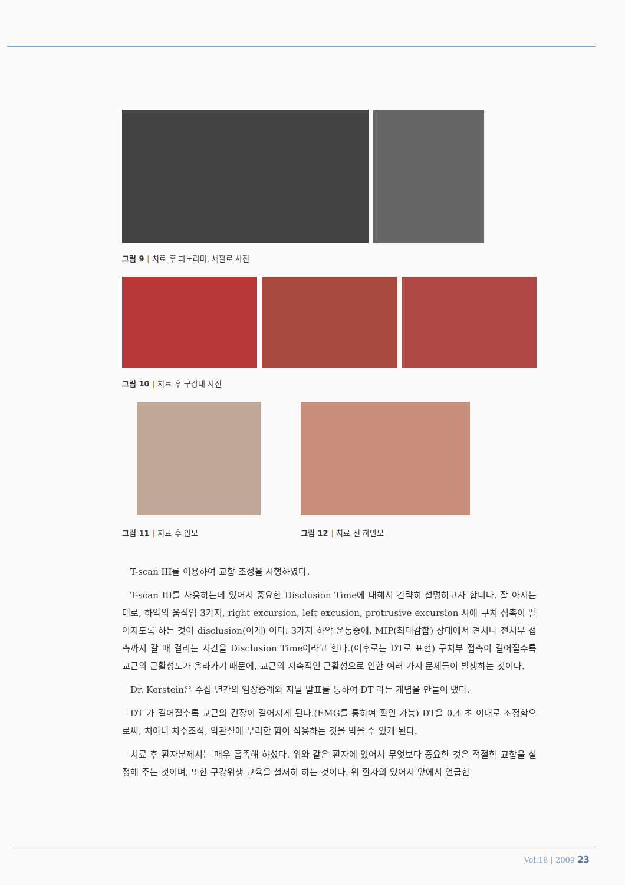그림 9 | 치료 후 파노라마, 세팔로 사진
그림 10 | 치료 후 구강내 사진
그림 11 | 치료 후 안모 그림 12 | 치료 전 하안모
T-scan III를 이용하여 교합 조정을 시행하였다.
T-scan III를 사용하는데 있어서 중요한 Disclusion Time에 대해서 간략히 설명하고자 합니다. 잘 아시는 대로, 하악의 움직임 3가지, right excursion, left excusion, protrusive excursion 시에 구치 접촉이 떨어지도록 하는 것이 disclusion(이개) 이다. 3가지 하악 운동중에, MIP(최대감합) 상태에서 견치나 전치부 접촉까지 갈 때 걸리는 시간을 Disclusion Time이라고 한다.(이후로는 DT로 표현) 구치부 접촉이 길어질수록 교근의 근활성도가 올라가기 때문에, 교근의 지속적인 근활성으로 인한 여러 가지 문제들이 발생하는 것이다.
Dr. Kerstein은 수십 년간의 임상증례와 저널 발표를 통하여 DT 라는 개념을 만들어 냈다.
DT 가 길어질수록 교근의 긴장이 길어지게 된다.(EMG를 통하여 확인 가능) DT을 0.4 초 이내로 조정함으로써, 치아나 치주조직, 악관절에 무리한 힘이 작용하는 것을 막을 수 있게 된다.
치료 후 환자분께서는 매우 흡족해 하셨다. 위와 같은 환자에 있어서 무엇보다 중요한 것은 적절한 교합을 설정해 주는 것이며, 또한 구강위생 교육을 철저히 하는 것이다. 위 환자의 있어서 앞에서 언급한
Vol.18 | 2009 23